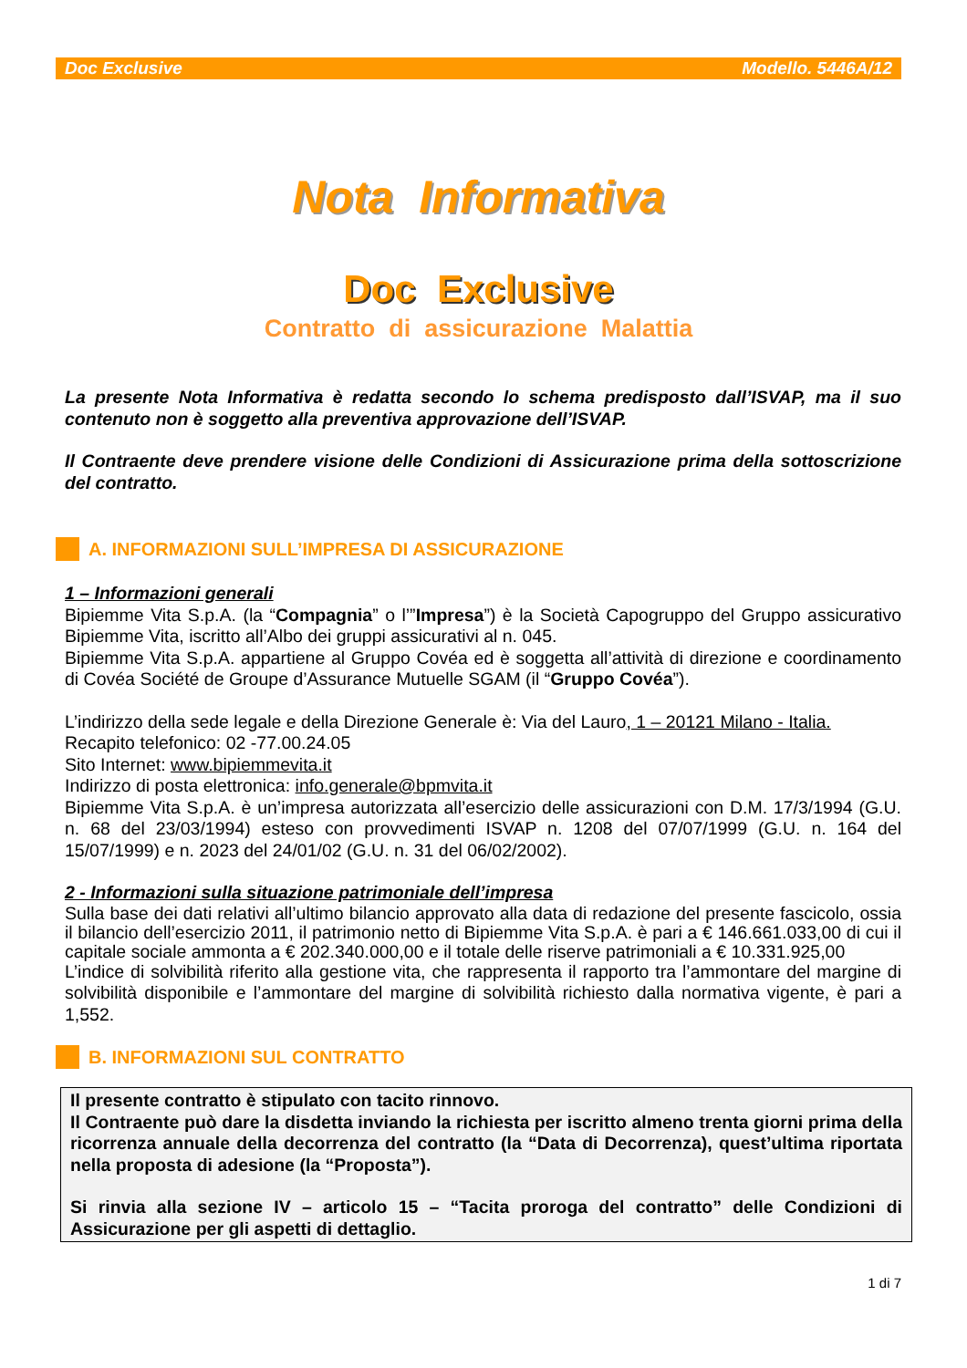Doc Exclusive Modello. 5446A/12
Nota Informativa
Doc Exclusive
Contratto di assicurazione Malattia
La presente Nota Informativa è redatta secondo lo schema predisposto dall’ISVAP, ma il suo contenuto non è soggetto alla preventiva approvazione dell’ISVAP.
Il Contraente deve prendere visione delle Condizioni di Assicurazione prima della sottoscrizione del contratto.
A. INFORMAZIONI SULL’IMPRESA DI ASSICURAZIONE
1 – Informazioni generali
Bipiemme Vita S.p.A. (la “Compagnia” o l’”Impresa”) è la Società Capogruppo del Gruppo assicurativo Bipiemme Vita, iscritto all’Albo dei gruppi assicurativi al n. 045.
Bipiemme Vita S.p.A. appartiene al Gruppo Covéa ed è soggetta all’attività di direzione e coordinamento di Covéa Société de Groupe d’Assurance Mutuelle SGAM (il “Gruppo Covéa”).
L’indirizzo della sede legale e della Direzione Generale è: Via del Lauro, 1 – 20121 Milano - Italia.
Recapito telefonico: 02 -77.00.24.05
Sito Internet: www.bipiemmevita.it
Indirizzo di posta elettronica: info.generale@bpmvita.it
Bipiemme Vita S.p.A. è un’impresa autorizzata all’esercizio delle assicurazioni con D.M. 17/3/1994 (G.U. n. 68 del 23/03/1994) esteso con provvedimenti ISVAP n. 1208 del 07/07/1999 (G.U. n. 164 del 15/07/1999) e n. 2023 del 24/01/02 (G.U. n. 31 del 06/02/2002).
2 - Informazioni sulla situazione patrimoniale dell’impresa
Sulla base dei dati relativi all’ultimo bilancio approvato alla data di redazione del presente fascicolo, ossia il bilancio dell’esercizio 2011, il patrimonio netto di Bipiemme Vita S.p.A. è pari a € 146.661.033,00 di cui il capitale sociale ammonta a € 202.340.000,00 e il totale delle riserve patrimoniali a € 10.331.925,00
L’indice di solvibilità riferito alla gestione vita, che rappresenta il rapporto tra l’ammontare del margine di solvibilità disponibile e l’ammontare del margine di solvibilità richiesto dalla normativa vigente, è pari a 1,552.
B. INFORMAZIONI SUL CONTRATTO
Il presente contratto è stipulato con tacito rinnovo.
Il Contraente può dare la disdetta inviando la richiesta per iscritto almeno trenta giorni prima della ricorrenza annuale della decorrenza del contratto (la “Data di Decorrenza), quest’ultima riportata nella proposta di adesione (la “Proposta”).
Si rinvia alla sezione IV – articolo 15 – “Tacita proroga del contratto” delle Condizioni di Assicurazione per gli aspetti di dettaglio.
1 di 7